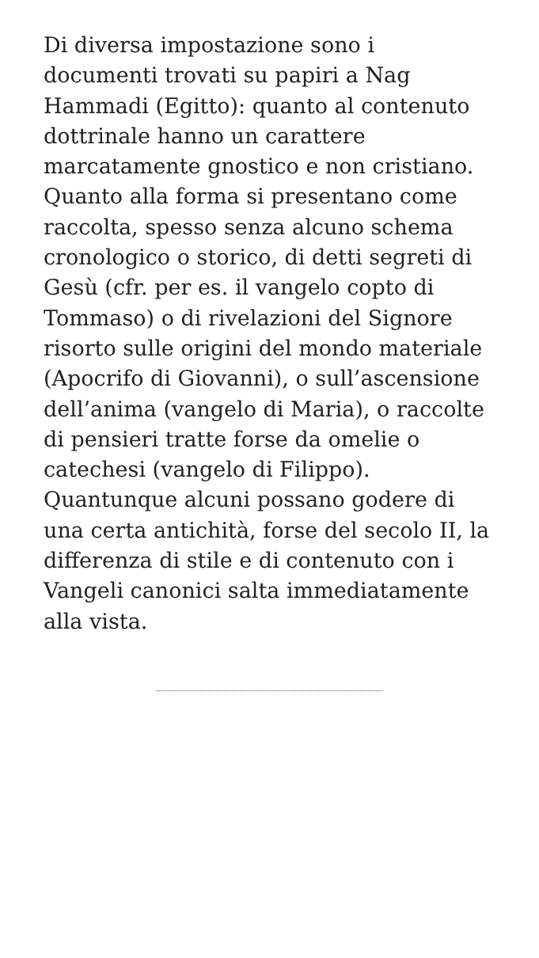Di diversa impostazione sono i documenti trovati su papiri a Nag Hammadi (Egitto): quanto al contenuto dottrinale hanno un carattere marcatamente gnostico e non cristiano. Quanto alla forma si presentano come raccolta, spesso senza alcuno schema cronologico o storico, di detti segreti di Gesù (cfr. per es. il vangelo copto di Tommaso) o di rivelazioni del Signore risorto sulle origini del mondo materiale (Apocrifo di Giovanni), o sull’ascensione dell’anima (vangelo di Maria), o raccolte di pensieri tratte forse da omelie o catechesi (vangelo di Filippo). Quantunque alcuni possano godere di una certa antichità, forse del secolo II, la differenza di stile e di contenuto con i Vangeli canonici salta immediatamente alla vista.